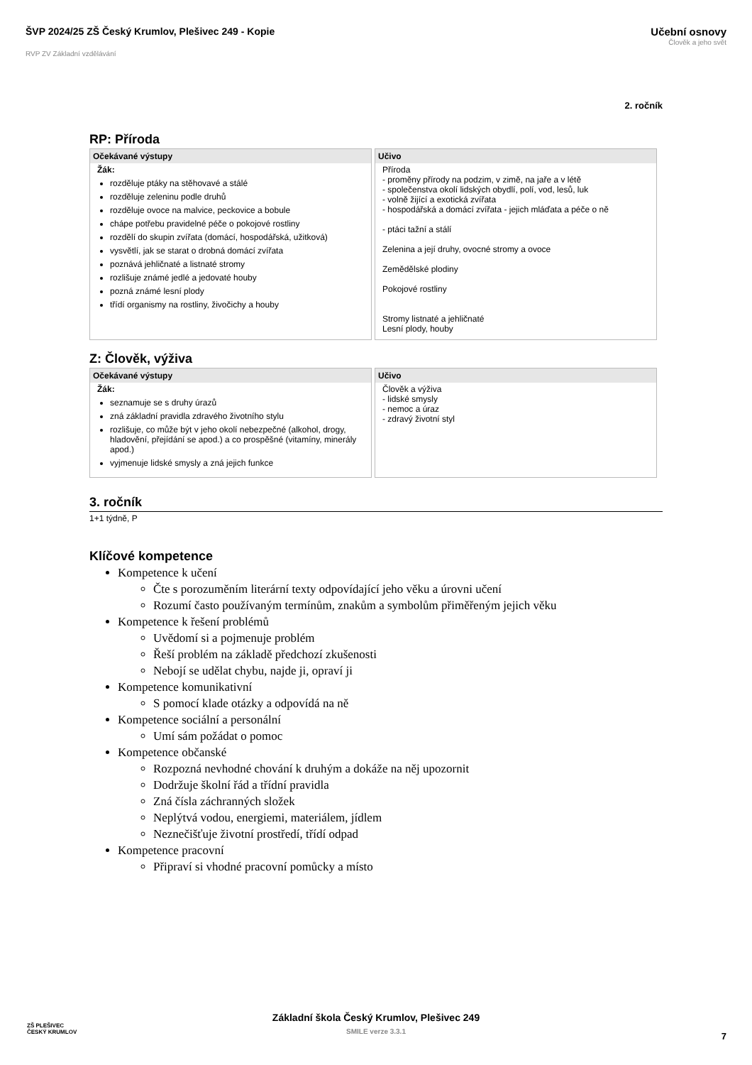ŠVP 2024/25 ZŠ Český Krumlov, Plešivec 249 - Kopie
RVP ZV Základní vzdělávání
Učební osnovy
Člověk a jeho svět
2. ročník
RP: Příroda
| Očekávané výstupy | Učivo |
| --- | --- |
| Žák: rozděluje ptáky na stěhovavé a stálé rozděluje zeleninu podle druhů rozděluje ovoce na malvice, peckovice a bobule chápe potřebu pravidelné péče o pokojové rostliny rozdělí do skupin zvířata (domácí, hospodářská, užitková) vysvětlí, jak se starat o drobná domácí zvířata poznává jehličnaté a listnaté stromy rozlišuje známé jedlé a jedovaté houby pozná známé lesní plody třídí organismy na rostliny, živočichy a houby | Příroda - proměny přírody na podzim, v zimě, na jaře a v létě - společenstva okolí lidských obydlí, polí, vod, lesů, luk - volně žijící a exotická zvířata - hospodářská a domácí zvířata - jejich mláďata a péče o ně - ptáci tažní a stálí Zelenina a její druhy, ovocné stromy a ovoce Zemědělské plodiny Pokojové rostliny Stromy listnaté a jehličnaté Lesní plody, houby |
Z: Člověk, výživa
| Očekávané výstupy | Učivo |
| --- | --- |
| Žák: seznamuje se s druhy úrazů zná základní pravidla zdravého životního stylu rozlišuje, co může být v jeho okolí nebezpečné (alkohol, drogy, hladovění, přejídání se apod.) a co prospěšné (vitamíny, minerály apod.) vyjmenuje lidské smysly a zná jejich funkce | Člověk a výživa - lidské smysly - nemoc a úraz - zdravý životní styl |
3. ročník
1+1 týdně, P
Klíčové kompetence
Kompetence k učení
Čte s porozuměním literární texty odpovídající jeho věku a úrovni učení
Rozumí často používaným termínům, znakům a symbolům přiměřeným jejich věku
Kompetence k řešení problémů
Uvědomí si a pojmenuje problém
Řeší problém na základě předchozí zkušenosti
Nebojí se udělat chybu, najde ji, opraví ji
Kompetence komunikativní
S pomocí klade otázky a odpovídá na ně
Kompetence sociální a personální
Umí sám požádat o pomoc
Kompetence občanské
Rozpozná nevhodné chování k druhým a dokáže na něj upozornit
Dodržuje školní řád a třídní pravidla
Zná čísla záchranných složek
Neplýtvá vodou, energiemi, materiálem, jídlem
Neznečišťuje životní prostředí, třídí odpad
Kompetence pracovní
Připraví si vhodné pracovní pomůcky a místo
ZŠ PLEŠIVEC
ČESKÝ KRUMLOV
Základní škola Český Krumlov, Plešivec 249
SMILE verze 3.3.1
7